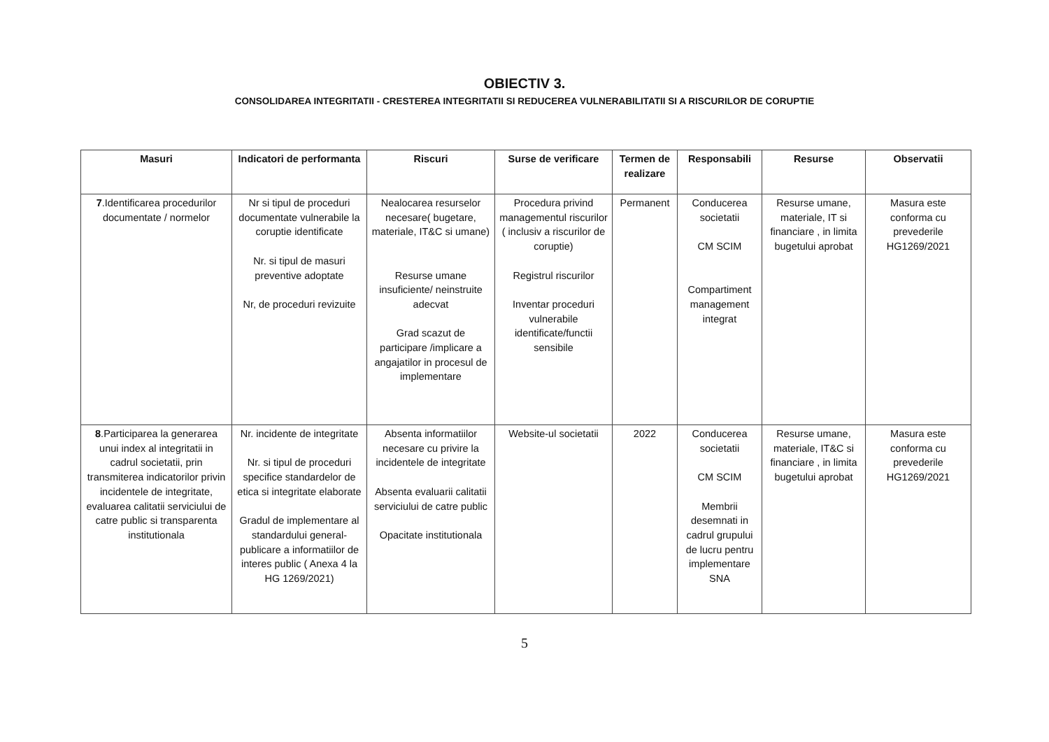OBIECTIV 3.
CONSOLIDAREA INTEGRITATII - CRESTEREA INTEGRITATII SI REDUCEREA VULNERABILITATII SI A RISCURILOR DE CORUPTIE
| Masuri | Indicatori de performanta | Riscuri | Surse de verificare | Termen de realizare | Responsabili | Resurse | Observatii |
| --- | --- | --- | --- | --- | --- | --- | --- |
| 7 .Identificarea procedurilor documentate / normelor | Nr si tipul de proceduri documentate vulnerabile la coruptie identificate Nr. si tipul de masuri preventive adoptate Nr, de proceduri revizuite | Nealocarea resurselor necesare( bugetare, materiale, IT&C si umane) Resurse umane insuficiente/ neinstruite adecvat Grad scazut de participare /implicare a angajatilor in procesul de implementare | Procedura privind managementul riscurilor ( inclusiv a riscurilor de coruptie) Registrul riscurilor Inventar proceduri vulnerabile identificate/functii sensibile | Permanent | Conducerea societatii CM SCIM Compartiment management integrat | Resurse umane, materiale, IT si financiare , in limita bugetului aprobat | Masura este conforma cu prevederile HG1269/2021 |
| 8 .Participarea la generarea unui index al integritatii in cadrul societatii, prin transmiterea indicatorilor privin incidentele de integritate, evaluarea calitatii serviciului de catre public si transparenta institutionala | Nr. incidente de integritate Nr. si tipul de proceduri specifice standardelor de etica si integritate elaborate Gradul de implementare al standardului general-publicare a informatiilor de interes public ( Anexa 4 la HG 1269/2021) | Absenta informatiilor necesare cu privire la incidentele de integritate Absenta evaluarii calitatii serviciului de catre public Opacitate institutionala | Website-ul societatii | 2022 | Conducerea societatii CM SCIM Membrii desemnati in cadrul grupului de lucru pentru implementare SNA | Resurse umane, materiale, IT&C si financiare , in limita bugetului aprobat | Masura este conforma cu prevederile HG1269/2021 |
5